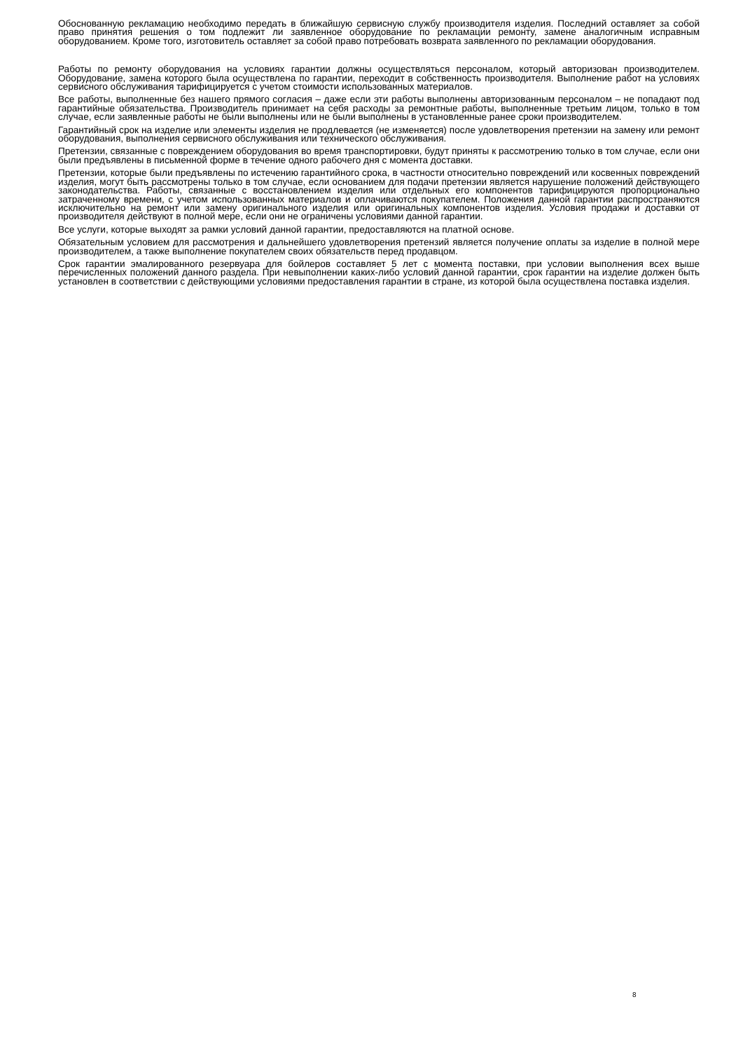Обоснованную рекламацию необходимо передать в ближайшую сервисную службу производителя изделия. Последний оставляет за собой право принятия решения о том подлежит ли заявленное оборудование по рекламации ремонту, замене аналогичным исправным оборудованием. Кроме того, изготовитель оставляет за собой право потребовать возврата заявленного по рекламации оборудования.
Работы по ремонту оборудования на условиях гарантии должны осуществляться персоналом, который авторизован производителем. Оборудование, замена которого была осуществлена по гарантии, переходит в собственность производителя. Выполнение работ на условиях сервисного обслуживания тарифицируется с учетом стоимости использованных материалов.
Все работы, выполненные без нашего прямого согласия – даже если эти работы выполнены авторизованным персоналом – не попадают под гарантийные обязательства. Производитель принимает на себя расходы за ремонтные работы, выполненные третьим лицом, только в том случае, если заявленные работы не были выполнены или не были выполнены в установленные ранее сроки производителем.
Гарантийный срок на изделие или элементы изделия не продлевается (не изменяется) после удовлетворения претензии на замену или ремонт оборудования, выполнения сервисного обслуживания или технического обслуживания.
Претензии, связанные с повреждением оборудования во время транспортировки, будут приняты к рассмотрению только в том случае, если они были предъявлены в письменной форме в течение одного рабочего дня с момента доставки.
Претензии, которые были предъявлены по истечению гарантийного срока, в частности относительно повреждений или косвенных повреждений изделия, могут быть рассмотрены только в том случае, если основанием для подачи претензии является нарушение положений действующего законодательства. Работы, связанные с восстановлением изделия или отдельных его компонентов тарифицируются пропорционально затраченному времени, с учетом использованных материалов и оплачиваются покупателем. Положения данной гарантии распространяются исключительно на ремонт или замену оригинального изделия или оригинальных компонентов изделия. Условия продажи и доставки от производителя действуют в полной мере, если они не ограничены условиями данной гарантии.
Все услуги, которые выходят за рамки условий данной гарантии, предоставляются на платной основе.
Обязательным условием для рассмотрения и дальнейшего удовлетворения претензий является получение оплаты за изделие в полной мере производителем, а также выполнение покупателем своих обязательств перед продавцом.
Срок гарантии эмалированного резервуара для бойлеров составляет 5 лет с момента поставки, при условии выполнения всех выше перечисленных положений данного раздела. При невыполнении каких-либо условий данной гарантии, срок гарантии на изделие должен быть установлен в соответствии с действующими условиями предоставления гарантии в стране, из которой была осуществлена поставка изделия.
8